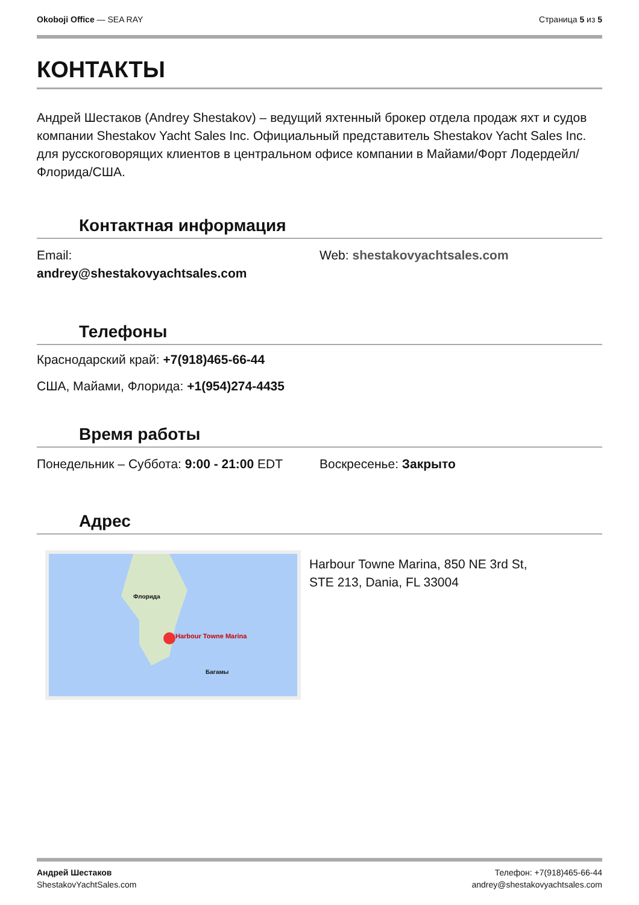Okoboji Office — SEA RAY Страница 5 из 5
КОНТАКТЫ
Андрей Шестаков (Andrey Shestakov) – ведущий яхтенный брокер отдела продаж яхт и судов компании Shestakov Yacht Sales Inc. Официальный представитель Shestakov Yacht Sales Inc. для русскоговорящих клиентов в центральном офисе компании в Майами/Форт Лодердейл/Флорида/США.
Контактная информация
Email:
andrey@shestakovyachtsales.com
Web: shestakovyachtsales.com
Телефоны
Краснодарский край: +7(918)465-66-44
США, Майами, Флорида: +1(954)274-4435
Время работы
Понедельник – Суббота: 9:00 - 21:00 EDT Воскресенье: Закрыто
Адрес
Harbour Towne Marina
Флорида
Багамы
Harbour Towne Marina, 850 NE 3rd St,
STE 213, Dania, FL 33004
Андрей Шестаков
ShestakovYachtSales.com
Телефон: +7(918)465-66-44
andrey@shestakovyachtsales.com